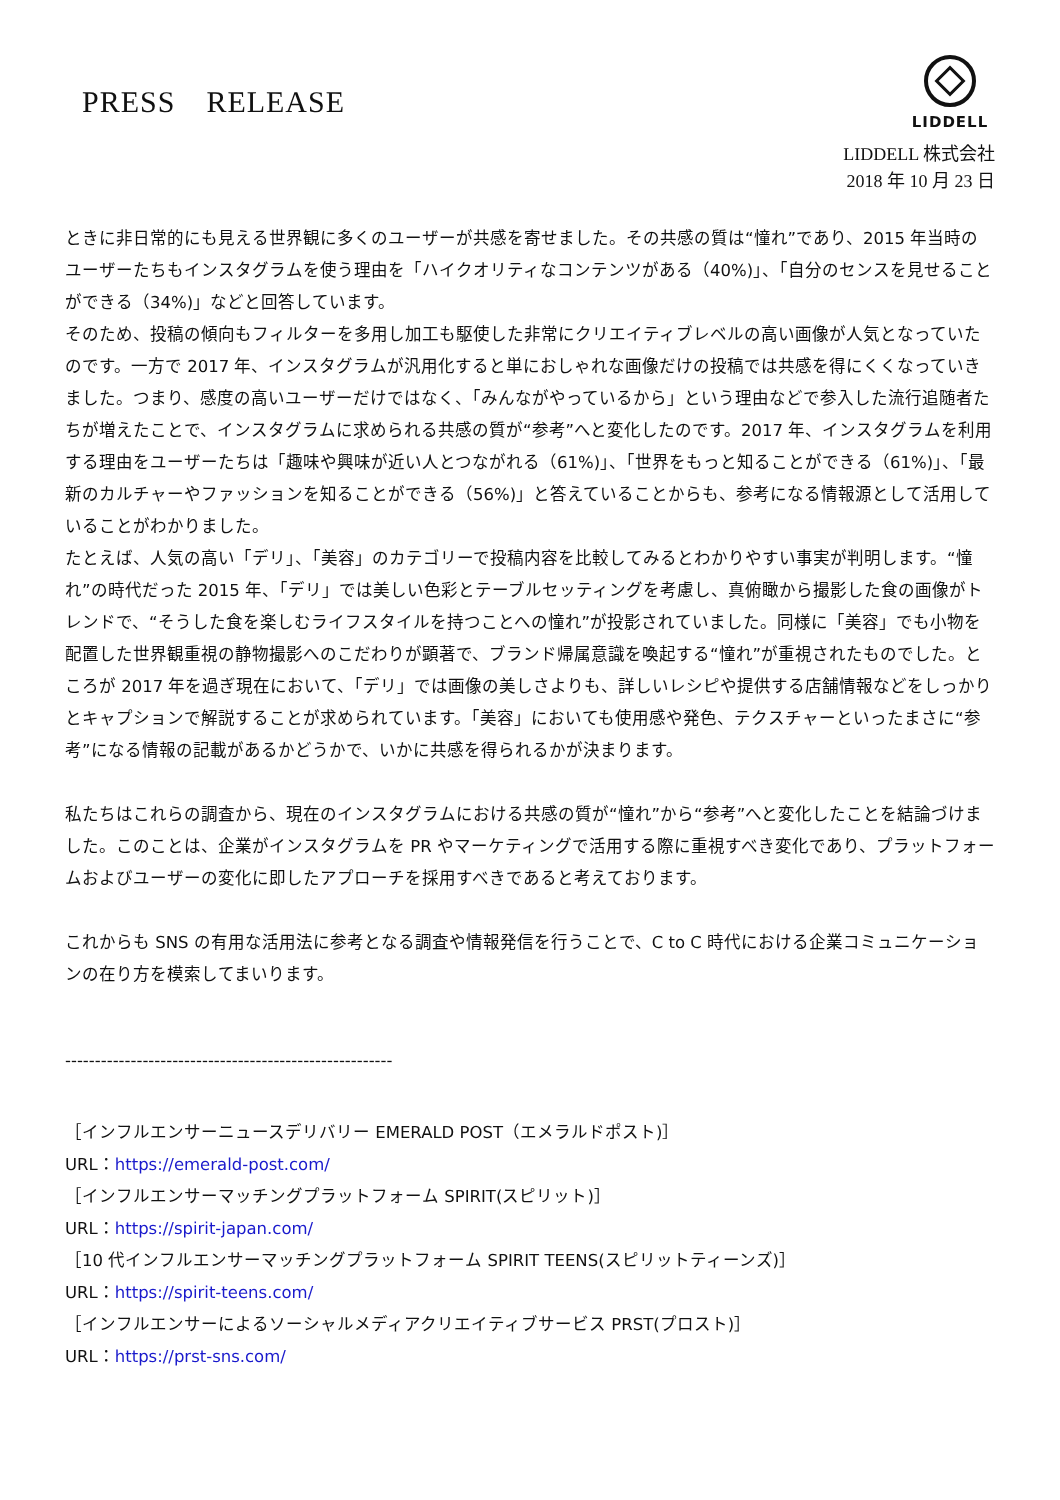PRESS　RELEASE
LIDDELL
LIDDELL 株式会社
2018 年 10 月 23 日
ときに非日常的にも見える世界観に多くのユーザーが共感を寄せました。その共感の質は“憧れ”であり、2015 年当時のユーザーたちもインスタグラムを使う理由を「ハイクオリティなコンテンツがある（40%)」、「自分のセンスを見せることができる（34%)」などと回答しています。
そのため、投稿の傾向もフィルターを多用し加工も駆使した非常にクリエイティブレベルの高い画像が人気となっていたのです。一方で 2017 年、インスタグラムが汎用化すると単におしゃれな画像だけの投稿では共感を得にくくなっていきました。つまり、感度の高いユーザーだけではなく、「みんながやっているから」という理由などで参入した流行追随者たちが増えたことで、インスタグラムに求められる共感の質が“参考”へと変化したのです。2017 年、インスタグラムを利用する理由をユーザーたちは「趣味や興味が近い人とつながれる（61%)」、「世界をもっと知ることができる（61%)」、「最新のカルチャーやファッションを知ることができる（56%)」と答えていることからも、参考になる情報源として活用していることがわかりました。
たとえば、人気の高い「デリ」、「美容」のカテゴリーで投稿内容を比較してみるとわかりやすい事実が判明します。“憧れ”の時代だった 2015 年、「デリ」では美しい色彩とテーブルセッティングを考慮し、真俯瞰から撮影した食の画像がトレンドで、“そうした食を楽しむライフスタイルを持つことへの憧れ”が投影されていました。同様に「美容」でも小物を配置した世界観重視の静物撮影へのこだわりが顕著で、ブランド帰属意識を喚起する“憧れ”が重視されたものでした。ところが 2017 年を過ぎ現在において、「デリ」では画像の美しさよりも、詳しいレシピや提供する店舗情報などをしっかりとキャプションで解説することが求められています。「美容」においても使用感や発色、テクスチャーといったまさに“参考”になる情報の記載があるかどうかで、いかに共感を得られるかが決まります。
私たちはこれらの調査から、現在のインスタグラムにおける共感の質が“憧れ”から“参考”へと変化したことを結論づけました。このことは、企業がインスタグラムを PR やマーケティングで活用する際に重視すべき変化であり、プラットフォームおよびユーザーの変化に即したアプローチを採用すべきであると考えております。
これからも SNS の有用な活用法に参考となる調査や情報発信を行うことで、C to C 時代における企業コミュニケーションの在り方を模索してまいります。
-------------------------------------------------------
［インフルエンサーニュースデリバリー EMERALD POST（エメラルドポスト)］
URL：https://emerald-post.com/
［インフルエンサーマッチングプラットフォーム SPIRIT(スピリット)］
URL：https://spirit-japan.com/
［10 代インフルエンサーマッチングプラットフォーム SPIRIT TEENS(スピリットティーンズ)］
URL：https://spirit-teens.com/
［インフルエンサーによるソーシャルメディアクリエイティブサービス PRST(プロスト)］
URL：https://prst-sns.com/